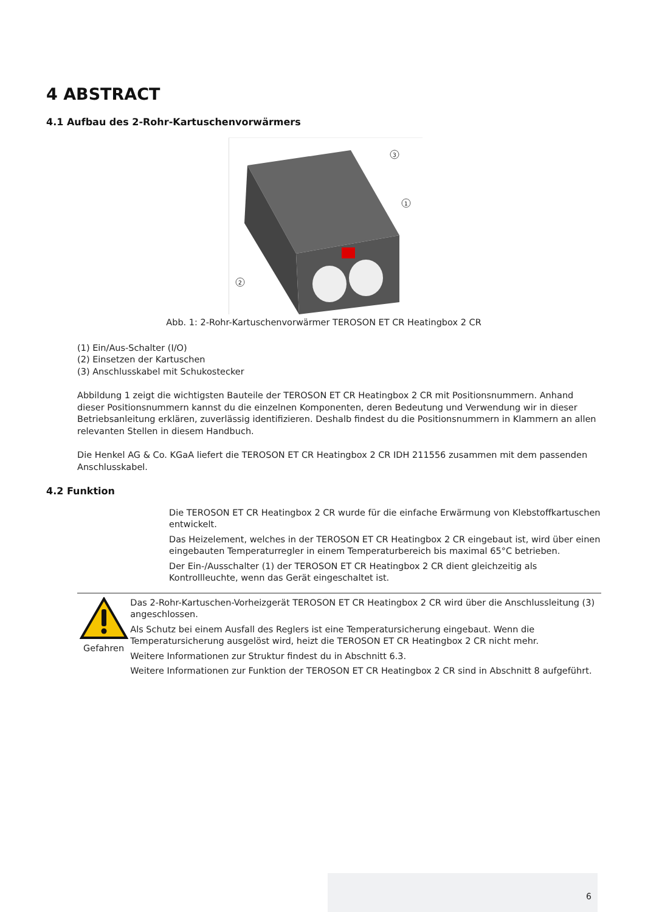4 ABSTRACT
4.1 Aufbau des 2-Rohr-Kartuschenvorwärmers
3
1
2
Abb. 1: 2-Rohr-Kartuschenvorwärmer TEROSON ET CR Heatingbox 2 CR
(1) Ein/Aus-Schalter (I/O)
(2) Einsetzen der Kartuschen
(3) Anschlusskabel mit Schukostecker
Abbildung 1 zeigt die wichtigsten Bauteile der TEROSON ET CR Heatingbox 2 CR mit Positionsnummern. Anhand dieser Positionsnummern kannst du die einzelnen Komponenten, deren Bedeutung und Verwendung wir in dieser Betriebsanleitung erklären, zuverlässig identifizieren. Deshalb findest du die Positionsnummern in Klammern an allen relevanten Stellen in diesem Handbuch.
Die Henkel AG & Co. KGaA liefert die TEROSON ET CR Heatingbox 2 CR IDH 211556 zusammen mit dem passenden Anschlusskabel.
4.2 Funktion
Die TEROSON ET CR Heatingbox 2 CR wurde für die einfache Erwärmung von Klebstoffkartuschen entwickelt.
Das Heizelement, welches in der TEROSON ET CR Heatingbox 2 CR eingebaut ist, wird über einen eingebauten Temperaturregler in einem Temperaturbereich bis maximal 65°C betrieben.
Der Ein-/Ausschalter (1) der TEROSON ET CR Heatingbox 2 CR dient gleichzeitig als Kontrollleuchte, wenn das Gerät eingeschaltet ist.
Gefahren Das 2-Rohr-Kartuschen-Vorheizgerät TEROSON ET CR Heatingbox 2 CR wird über die Anschlussleitung (3) angeschlossen.
Als Schutz bei einem Ausfall des Reglers ist eine Temperatursicherung eingebaut. Wenn die Temperatursicherung ausgelöst wird, heizt die TEROSON ET CR Heatingbox 2 CR nicht mehr.
Weitere Informationen zur Struktur findest du in Abschnitt 6.3.
Weitere Informationen zur Funktion der TEROSON ET CR Heatingbox 2 CR sind in Abschnitt 8 aufgeführt.
6